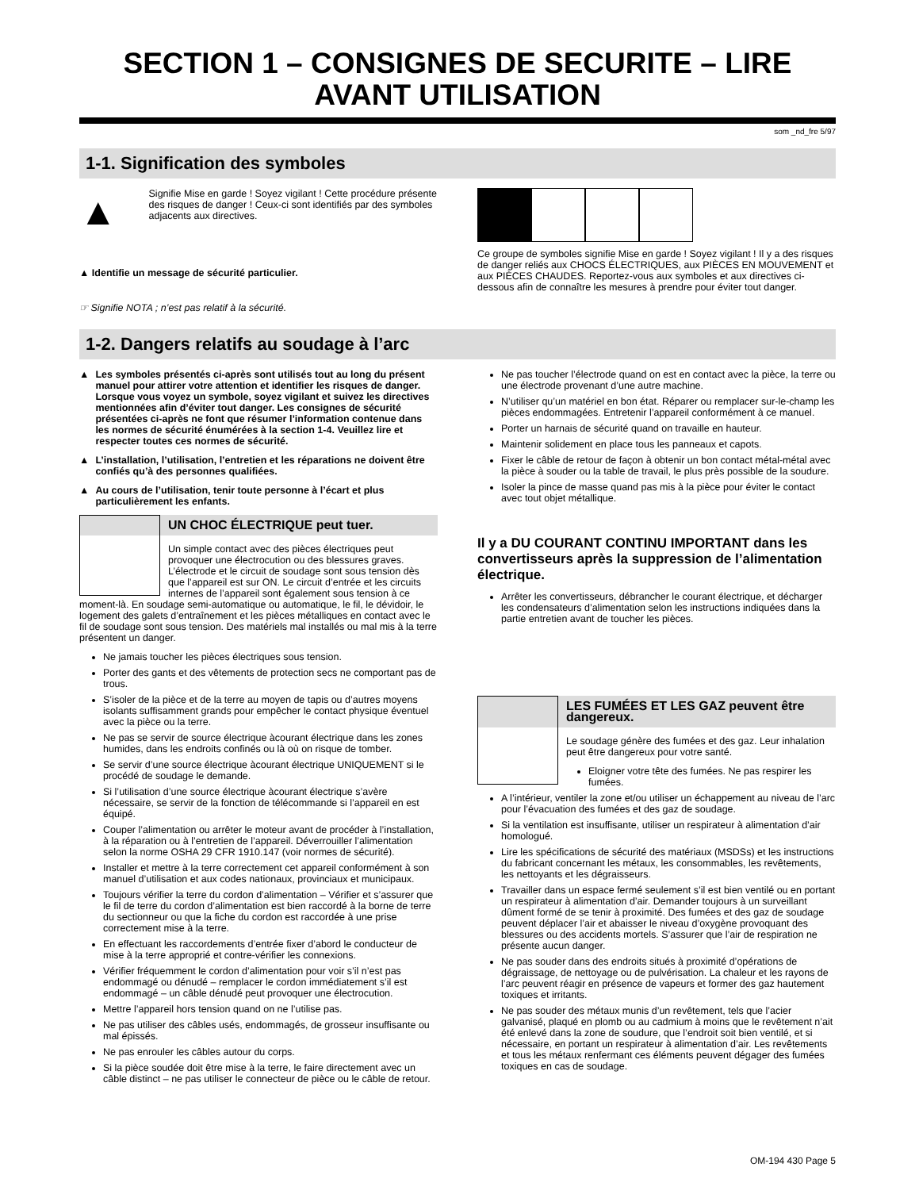SECTION 1 – CONSIGNES DE SECURITE – LIRE AVANT UTILISATION
som _nd_fre 5/97
1-1. Signification des symboles
▲
Signifie Mise en garde ! Soyez vigilant ! Cette procédure présente des risques de danger ! Ceux-ci sont identifiés par des symboles adjacents aux directives.
▲ Identifie un message de sécurité particulier.
☞ Signifie NOTA ; n’est pas relatif à la sécurité.
Ce groupe de symboles signifie Mise en garde ! Soyez vigilant ! Il y a des risques de danger reliés aux CHOCS ÉLECTRIQUES, aux PIÈCES EN MOUVEMENT et aux PIÈCES CHAUDES. Reportez-vous aux symboles et aux directives ci-dessous afin de connaître les mesures à prendre pour éviter tout danger.
1-2. Dangers relatifs au soudage à l’arc
▲ Les symboles présentés ci-après sont utilisés tout au long du présent manuel pour attirer votre attention et identifier les risques de danger. Lorsque vous voyez un symbole, soyez vigilant et suivez les directives mentionnées afin d’éviter tout danger. Les consignes de sécurité présentées ci-après ne font que résumer l’information contenue dans les normes de sécurité énumérées à la section 1-4. Veuillez lire et respecter toutes ces normes de sécurité.
▲ L’installation, l’utilisation, l’entretien et les réparations ne doivent être confiés qu’à des personnes qualifiées.
▲ Au cours de l’utilisation, tenir toute personne à l’écart et plus particulièrement les enfants.
UN CHOC ÉLECTRIQUE peut tuer.
Un simple contact avec des pièces électriques peut provoquer une électrocution ou des blessures graves. L’électrode et le circuit de soudage sont sous tension dès que l’appareil est sur ON. Le circuit d’entrée et les circuits internes de l’appareil sont également sous tension à ce moment-là. En soudage semi-automatique ou automatique, le fil, le dévidoir, le logement des galets d’entraînement et les pièces métalliques en contact avec le fil de soudage sont sous tension. Des matériels mal installés ou mal mis à la terre présentent un danger.
Ne jamais toucher les pièces électriques sous tension.
Porter des gants et des vêtements de protection secs ne comportant pas de trous.
S’isoler de la pièce et de la terre au moyen de tapis ou d’autres moyens isolants suffisamment grands pour empêcher le contact physique éventuel avec la pièce ou la terre.
Ne pas se servir de source électrique àcourant électrique dans les zones humides, dans les endroits confinés ou là où on risque de tomber.
Se servir d’une source électrique àcourant électrique UNIQUEMENT si le procédé de soudage le demande.
Si l’utilisation d’une source électrique àcourant électrique s’avère nécessaire, se servir de la fonction de télécommande si l’appareil en est équipé.
Couper l’alimentation ou arrêter le moteur avant de procéder à l’installation, à la réparation ou à l’entretien de l’appareil. Déverrouiller l’alimentation selon la norme OSHA 29 CFR 1910.147 (voir normes de sécurité).
Installer et mettre à la terre correctement cet appareil conformément à son manuel d’utilisation et aux codes nationaux, provinciaux et municipaux.
Toujours vérifier la terre du cordon d’alimentation – Vérifier et s’assurer que le fil de terre du cordon d’alimentation est bien raccordé à la borne de terre du sectionneur ou que la fiche du cordon est raccordée à une prise correctement mise à la terre.
En effectuant les raccordements d’entrée fixer d’abord le conducteur de mise à la terre approprié et contre-vérifier les connexions.
Vérifier fréquemment le cordon d’alimentation pour voir s’il n’est pas endommagé ou dénudé – remplacer le cordon immédiatement s’il est endommagé – un câble dénudé peut provoquer une électrocution.
Mettre l’appareil hors tension quand on ne l’utilise pas.
Ne pas utiliser des câbles usés, endommagés, de grosseur insuffisante ou mal épissés.
Ne pas enrouler les câbles autour du corps.
Si la pièce soudée doit être mise à la terre, le faire directement avec un câble distinct – ne pas utiliser le connecteur de pièce ou le câble de retour.
Ne pas toucher l’électrode quand on est en contact avec la pièce, la terre ou une électrode provenant d’une autre machine.
N’utiliser qu’un matériel en bon état. Réparer ou remplacer sur-le-champ les pièces endommagées. Entretenir l’appareil conformément à ce manuel.
Porter un harnais de sécurité quand on travaille en hauteur.
Maintenir solidement en place tous les panneaux et capots.
Fixer le câble de retour de façon à obtenir un bon contact métal-métal avec la pièce à souder ou la table de travail, le plus près possible de la soudure.
Isoler la pince de masse quand pas mis à la pièce pour éviter le contact avec tout objet métallique.
Il y a DU COURANT CONTINU IMPORTANT dans les convertisseurs après la suppression de l’alimentation électrique.
Arrêter les convertisseurs, débrancher le courant électrique, et décharger les condensateurs d’alimentation selon les instructions indiquées dans la partie entretien avant de toucher les pièces.
LES FUMÉES ET LES GAZ peuvent être dangereux.
Le soudage génère des fumées et des gaz. Leur inhalation peut être dangereux pour votre santé.
Eloigner votre tête des fumées. Ne pas respirer les fumées.
A l’intérieur, ventiler la zone et/ou utiliser un échappement au niveau de l’arc pour l’évacuation des fumées et des gaz de soudage.
Si la ventilation est insuffisante, utiliser un respirateur à alimentation d’air homologué.
Lire les spécifications de sécurité des matériaux (MSDSs) et les instructions du fabricant concernant les métaux, les consommables, les revêtements, les nettoyants et les dégraisseurs.
Travailler dans un espace fermé seulement s’il est bien ventilé ou en portant un respirateur à alimentation d’air. Demander toujours à un surveillant dûment formé de se tenir à proximité. Des fumées et des gaz de soudage peuvent déplacer l’air et abaisser le niveau d’oxygène provoquant des blessures ou des accidents mortels. S’assurer que l’air de respiration ne présente aucun danger.
Ne pas souder dans des endroits situés à proximité d’opérations de dégraissage, de nettoyage ou de pulvérisation. La chaleur et les rayons de l’arc peuvent réagir en présence de vapeurs et former des gaz hautement toxiques et irritants.
Ne pas souder des métaux munis d’un revêtement, tels que l’acier galvanisé, plaqué en plomb ou au cadmium à moins que le revêtement n’ait été enlevé dans la zone de soudure, que l’endroit soit bien ventilé, et si nécessaire, en portant un respirateur à alimentation d’air. Les revêtements et tous les métaux renfermant ces éléments peuvent dégager des fumées toxiques en cas de soudage.
OM-194 430 Page 5